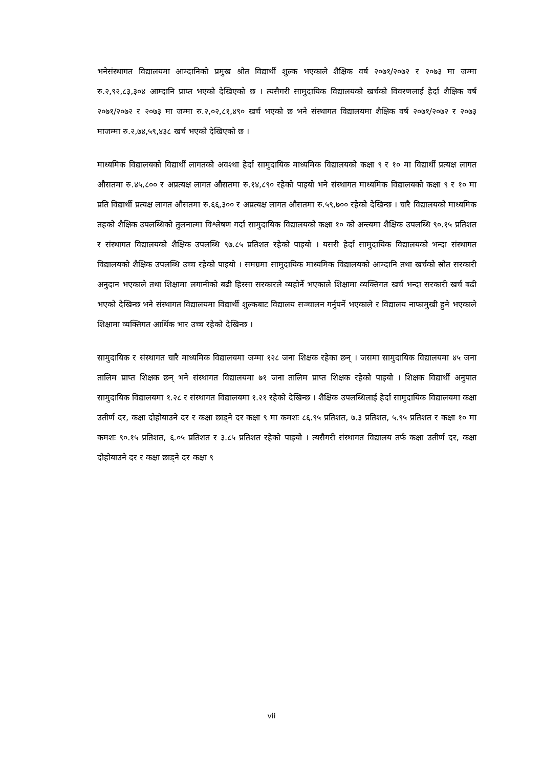भनेसंस्थागत विद्यालयमा आम्दानिको प्रमुख श्रोत विद्यार्थी शुल्क भएकाले शैक्षिक वर्ष २०७१/२०७२ र २०७३ मा जम्मा रु.२,९२,८३,३०४ आम्दानि प्राप्त भएको देखिएको छ । त्यसैगरी सामुदायिक विद्यालयको खर्चको विवरणलाई हेर्दा शैक्षिक वर्ष २०७१/२०७२ र २०७३ मा जम्मा रु.२,०२,८१,४९० खर्च भएको छ भने संस्थागत विद्यालयमा शैक्षिक वर्ष २०७१/२०७२ र २०७३ माजम्मा रु.२,७४,५९,४३८ खर्च भएको देखिएको छ ।
माध्यमिक विद्यालयको विद्यार्थी लागतको अवश्था हेर्दा सामुदायिक माध्यमिक विद्यालयको कक्षा ९ र १० मा विद्यार्थी प्रत्यक्ष लागत औसतमा रु.४५,८०० र अप्रत्यक्ष लागत औसतमा रु.१४,८९० रहेको पाइयो भने संस्थागत माध्यमिक विद्यालयको कक्षा ९ र १० मा प्रति विद्यार्थी प्रत्यक्ष लागत औसतमा रु.६६,३०० र अप्रत्यक्ष लागत औसतमा रु.५९,७०० रहेको देखिन्छ । चारै विद्यालयको माध्यमिक तहको शैक्षिक उपलब्धिको तुलनात्मा विश्लेषण गर्दा सामुदायिक विद्यालयको कक्षा १० को अन्त्यमा शैक्षिक उपलब्धि ९०.१५ प्रतिशत र संस्थागत विद्यालयको शैक्षिक उपलब्धि ९७.८५ प्रतिशत रहेको पाइयो । यसरी हेर्दा सामुदायिक विद्यालयको भन्दा संस्थागत विद्यालयको शैक्षिक उपलब्धि उच्च रहेको पाइयो । समग्रमा सामुदायिक माध्यमिक विद्यालयको आम्दानि तथा खर्चको स्रोत सरकारी अनुदान भएकाले तथा शिक्षामा लगानीको बढी हिस्सा सरकारले व्यहोर्ने भएकाले शिक्षामा व्यक्तिगत खर्च भन्दा सरकारी खर्च बढी भएको देखिन्छ भने संस्थागत विद्यालयमा विद्यार्थी शुल्कबाट विद्यालय सञ्चालन गर्नुपर्ने भएकाले र विद्यालय नाफामुखी हुने भएकाले शिक्षामा व्यक्तिगत आर्थिक भार उच्च रहेको देखिन्छ ।
सामुदायिक र संस्थागत चारै माध्यमिक विद्यालयमा जम्मा १२८ जना शिक्षक रहेका छन् । जसमा सामुदायिक विद्यालयमा ४५ जना तालिम प्राप्त शिक्षक छन् भने संस्थागत विद्यालयमा ७१ जना तालिम प्राप्त शिक्षक रहेको पाइयो । शिक्षक विद्यार्थी अनुपात सामुदायिक विद्यालयमा १.२८ र संस्थागत विद्यालयमा १.२१ रहेको देखिन्छ । शैक्षिक उपलब्धिलाई हेर्दा सामुदायिक विद्यालयमा कक्षा उतीर्ण दर, कक्षा दोहोयाउने दर र कक्षा छाड्ने दर कक्षा ९ मा कमशः ८६.९५ प्रतिशत, ७.३ प्रतिशत, ५.९५ प्रतिशत र कक्षा १० मा कमशः ९०.१५ प्रतिशत, ६.०५ प्रतिशत र ३.८५ प्रतिशत रहेको पाइयो । त्यसैगरी संस्थागत विद्यालय तर्फ कक्षा उतीर्ण दर, कक्षा दोहोयाउने दर र कक्षा छाड्ने दर कक्षा ९
vii